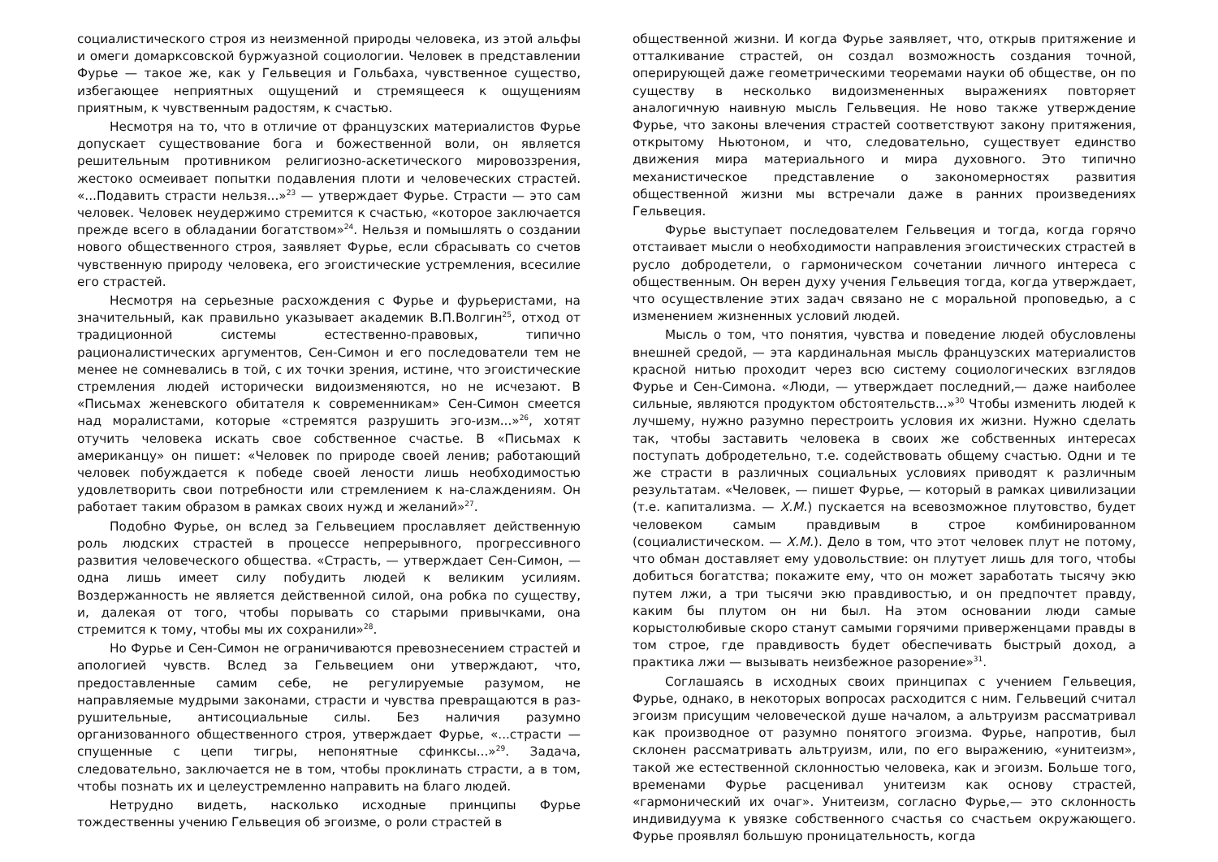социалистического строя из неизменной природы человека, из этой альфы и омеги домарксовской буржуазной социологии. Человек в представлении Фурье — такое же, как у Гельвеция и Гольбаха, чувственное существо, избегающее неприятных ощущений и стремящееся к ощущениям приятным, к чувственным радостям, к счастью.
Несмотря на то, что в отличие от французских материалистов Фурье допускает существование бога и божественной воли, он является решительным противником религиозно-аскетического мировоззрения, жестоко осмеивает попытки подавления плоти и человеческих страстей. «...Подавить страсти нельзя...»<sup>23</sup> — утверждает Фурье. Страсти — это сам человек. Человек неудержимо стремится к счастью, «которое заключается прежде всего в обладании богатством»<sup>24</sup>. Нельзя и помышлять о создании нового общественного строя, заявляет Фурье, если сбрасывать со счетов чувственную природу человека, его эгоистические устремления, всесилие его страстей.
Несмотря на серьезные расхождения с Фурье и фурьеристами, на значительный, как правильно указывает академик В.П.Волгин<sup>25</sup>, отход от традиционной системы естественно-правовых, типично рационалистических аргументов, Сен-Симон и его последователи тем не менее не сомневались в той, с их точки зрения, истине, что эгоистические стремления людей исторически видоизменяются, но не исчезают. В «Письмах женевского обитателя к современникам» Сен-Симон смеется над моралистами, которые «стремятся разрушить эго-изм...»<sup>26</sup>, хотят отучить человека искать свое собственное счастье. В «Письмах к американцу» он пишет: «Человек по природе своей ленив; работающий человек побуждается к победе своей лености лишь необходимостью удовлетворить свои потребности или стремлением к на-слаждениям. Он работает таким образом в рамках своих нужд и желаний»<sup>27</sup>.
Подобно Фурье, он вслед за Гельвецием прославляет действенную роль людских страстей в процессе непрерывного, прогрессивного развития человеческого общества. «Страсть, — утверждает Сен-Симон, — одна лишь имеет силу побудить людей к великим усилиям. Воздержанность не является действенной силой, она робка по существу, и, далекая от того, чтобы порывать со старыми привычками, она стремится к тому, чтобы мы их сохранили»<sup>28</sup>.
Но Фурье и Сен-Симон не ограничиваются превознесением страстей и апологией чувств. Вслед за Гельвецием они утверждают, что, предоставленные самим себе, не регулируемые разумом, не направляемые мудрыми законами, страсти и чувства превращаются в раз-рушительные, антисоциальные силы. Без наличия разумно организованного общественного строя, утверждает Фурье, «...страсти — спущенные с цепи тигры, непонятные сфинксы...»<sup>29</sup>. Задача, следовательно, заключается не в том, чтобы проклинать страсти, а в том, чтобы познать их и целеустремленно направить на благо людей.
Нетрудно видеть, насколько исходные принципы Фурье тождественны учению Гельвеция об эгоизме, о роли страстей в
общественной жизни. И когда Фурье заявляет, что, открыв притяжение и отталкивание страстей, он создал возможность создания точной, оперирующей даже геометрическими теоремами науки об обществе, он по существу в несколько видоизмененных выражениях повторяет аналогичную наивную мысль Гельвеция. Не ново также утверждение Фурье, что законы влечения страстей соответствуют закону притяжения, открытому Ньютоном, и что, следовательно, существует единство движения мира материального и мира духовного. Это типично механистическое представление о закономерностях развития общественной жизни мы встречали даже в ранних произведениях Гельвеция.
Фурье выступает последователем Гельвеция и тогда, когда горячо отстаивает мысли о необходимости направления эгоистических страстей в русло добродетели, о гармоническом сочетании личного интереса с общественным. Он верен духу учения Гельвеция тогда, когда утверждает, что осуществление этих задач связано не с моральной проповедью, а с изменением жизненных условий людей.
Мысль о том, что понятия, чувства и поведение людей обусловлены внешней средой, — эта кардинальная мысль французских материалистов красной нитью проходит через всю систему социологических взглядов Фурье и Сен-Симона. «Люди, — утверждает последний,— даже наиболее сильные, являются продуктом обстоятельств...»<sup>30</sup> Чтобы изменить людей к лучшему, нужно разумно перестроить условия их жизни. Нужно сделать так, чтобы заставить человека в своих же собственных интересах поступать добродетельно, т.е. содействовать общему счастью. Одни и те же страсти в различных социальных условиях приводят к различным результатам. «Человек, — пишет Фурье, — который в рамках цивилизации (т.е. капитализма. — Х.М.) пускается на всевозможное плутовство, будет человеком самым правдивым в строе комбинированном (социалистическом. — Х.М.). Дело в том, что этот человек плут не потому, что обман доставляет ему удовольствие: он плутует лишь для того, чтобы добиться богатства; покажите ему, что он может заработать тысячу экю путем лжи, а три тысячи экю правдивостью, и он предпочтет правду, каким бы плутом он ни был. На этом основании люди самые корыстолюбивые скоро станут самыми горячими приверженцами правды в том строе, где правдивость будет обеспечивать быстрый доход, а практика лжи — вызывать неизбежное разорение»<sup>31</sup>.
Соглашаясь в исходных своих принципах с учением Гельвеция, Фурье, однако, в некоторых вопросах расходится с ним. Гельвеций считал эгоизм присущим человеческой душе началом, а альтруизм рассматривал как производное от разумно понятого эгоизма. Фурье, напротив, был склонен рассматривать альтруизм, или, по его выражению, «унитеизм», такой же естественной склонностью человека, как и эгоизм. Больше того, временами Фурье расценивал унитеизм как основу страстей, «гармонический их очаг». Унитеизм, согласно Фурье,— это склонность индивидуума к увязке собственного счастья со счастьем окружающего. Фурье проявлял большую проницательность, когда